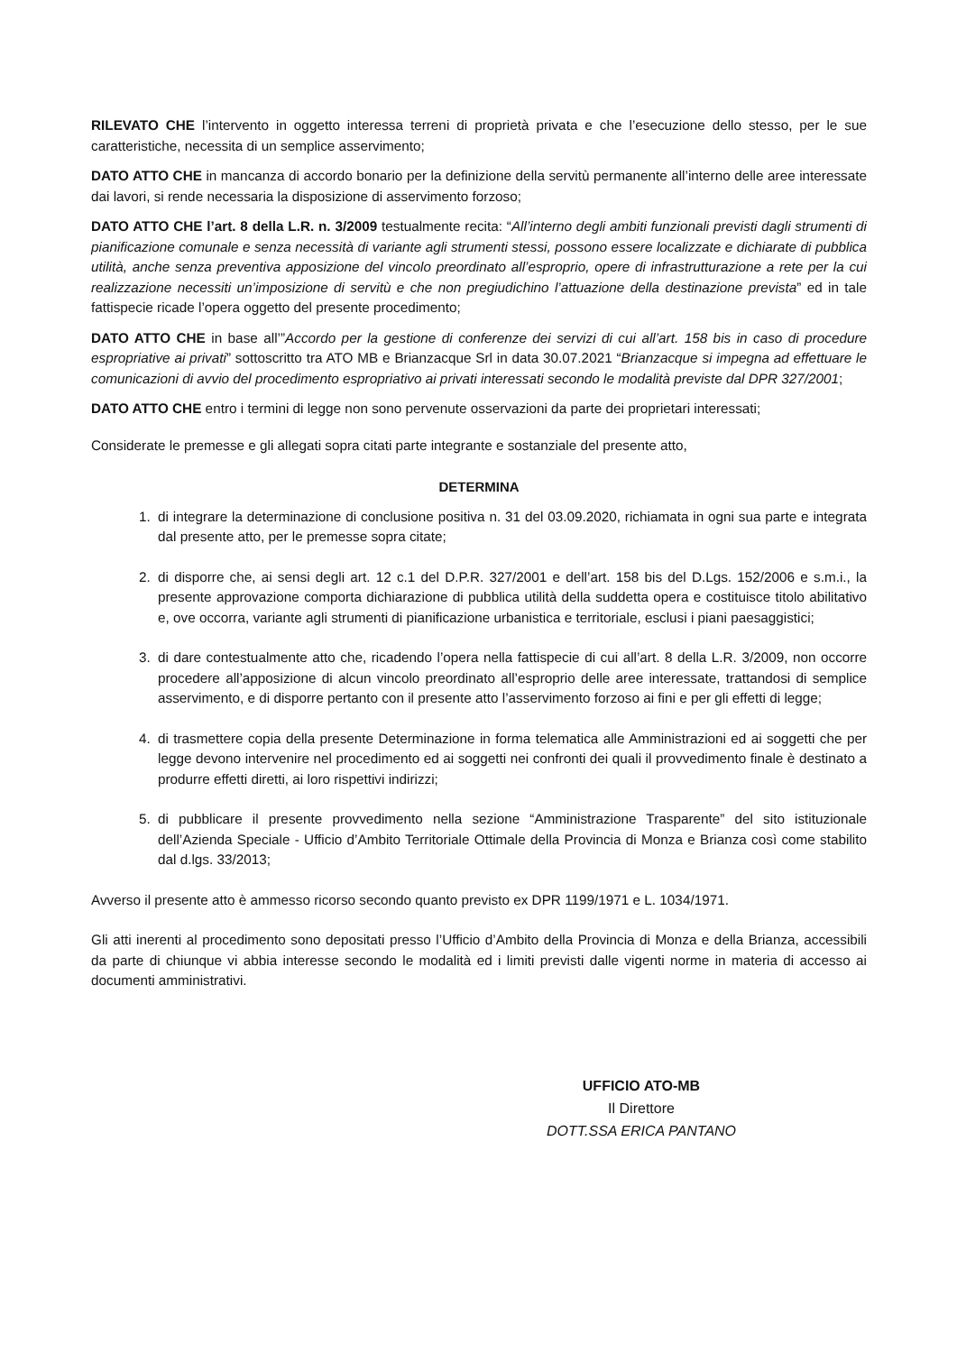RILEVATO CHE l’intervento in oggetto interessa terreni di proprietà privata e che l’esecuzione dello stesso, per le sue caratteristiche, necessita di un semplice asservimento;
DATO ATTO CHE in mancanza di accordo bonario per la definizione della servitù permanente all’interno delle aree interessate dai lavori, si rende necessaria la disposizione di asservimento forzoso;
DATO ATTO CHE l’art. 8 della L.R. n. 3/2009 testualmente recita: “All’interno degli ambiti funzionali previsti dagli strumenti di pianificazione comunale e senza necessità di variante agli strumenti stessi, possono essere localizzate e dichiarate di pubblica utilità, anche senza preventiva apposizione del vincolo preordinato all’esproprio, opere di infrastrutturazione a rete per la cui realizzazione necessiti un’imposizione di servitù e che non pregiudichino l’attuazione della destinazione prevista” ed in tale fattispecie ricade l’opera oggetto del presente procedimento;
DATO ATTO CHE in base all’”Accordo per la gestione di conferenze dei servizi di cui all’art. 158 bis in caso di procedure espropriative ai privati” sottoscritto tra ATO MB e Brianzacque Srl in data 30.07.2021 “Brianzacque si impegna ad effettuare le comunicazioni di avvio del procedimento espropriativo ai privati interessati secondo le modalità previste dal DPR 327/2001;
DATO ATTO CHE entro i termini di legge non sono pervenute osservazioni da parte dei proprietari interessati;
Considerate le premesse e gli allegati sopra citati parte integrante e sostanziale del presente atto,
DETERMINA
1. di integrare la determinazione di conclusione positiva n. 31 del 03.09.2020, richiamata in ogni sua parte e integrata dal presente atto, per le premesse sopra citate;
2. di disporre che, ai sensi degli art. 12 c.1 del D.P.R. 327/2001 e dell’art. 158 bis del D.Lgs. 152/2006 e s.m.i., la presente approvazione comporta dichiarazione di pubblica utilità della suddetta opera e costituisce titolo abilitativo e, ove occorra, variante agli strumenti di pianificazione urbanistica e territoriale, esclusi i piani paesaggistici;
3. di dare contestualmente atto che, ricadendo l’opera nella fattispecie di cui all’art. 8 della L.R. 3/2009, non occorre procedere all’apposizione di alcun vincolo preordinato all’esproprio delle aree interessate, trattandosi di semplice asservimento, e di disporre pertanto con il presente atto l’asservimento forzoso ai fini e per gli effetti di legge;
4. di trasmettere copia della presente Determinazione in forma telematica alle Amministrazioni ed ai soggetti che per legge devono intervenire nel procedimento ed ai soggetti nei confronti dei quali il provvedimento finale è destinato a produrre effetti diretti, ai loro rispettivi indirizzi;
5. di pubblicare il presente provvedimento nella sezione “Amministrazione Trasparente” del sito istituzionale dell’Azienda Speciale - Ufficio d’Ambito Territoriale Ottimale della Provincia di Monza e Brianza così come stabilito dal d.lgs. 33/2013;
Avverso il presente atto è ammesso ricorso secondo quanto previsto ex DPR 1199/1971 e L. 1034/1971.
Gli atti inerenti al procedimento sono depositati presso l’Ufficio d’Ambito della Provincia di Monza e della Brianza, accessibili da parte di chiunque vi abbia interesse secondo le modalità ed i limiti previsti dalle vigenti norme in materia di accesso ai documenti amministrativi.
UFFICIO ATO-MB
Il Direttore
DOTT.SSA ERICA PANTANO